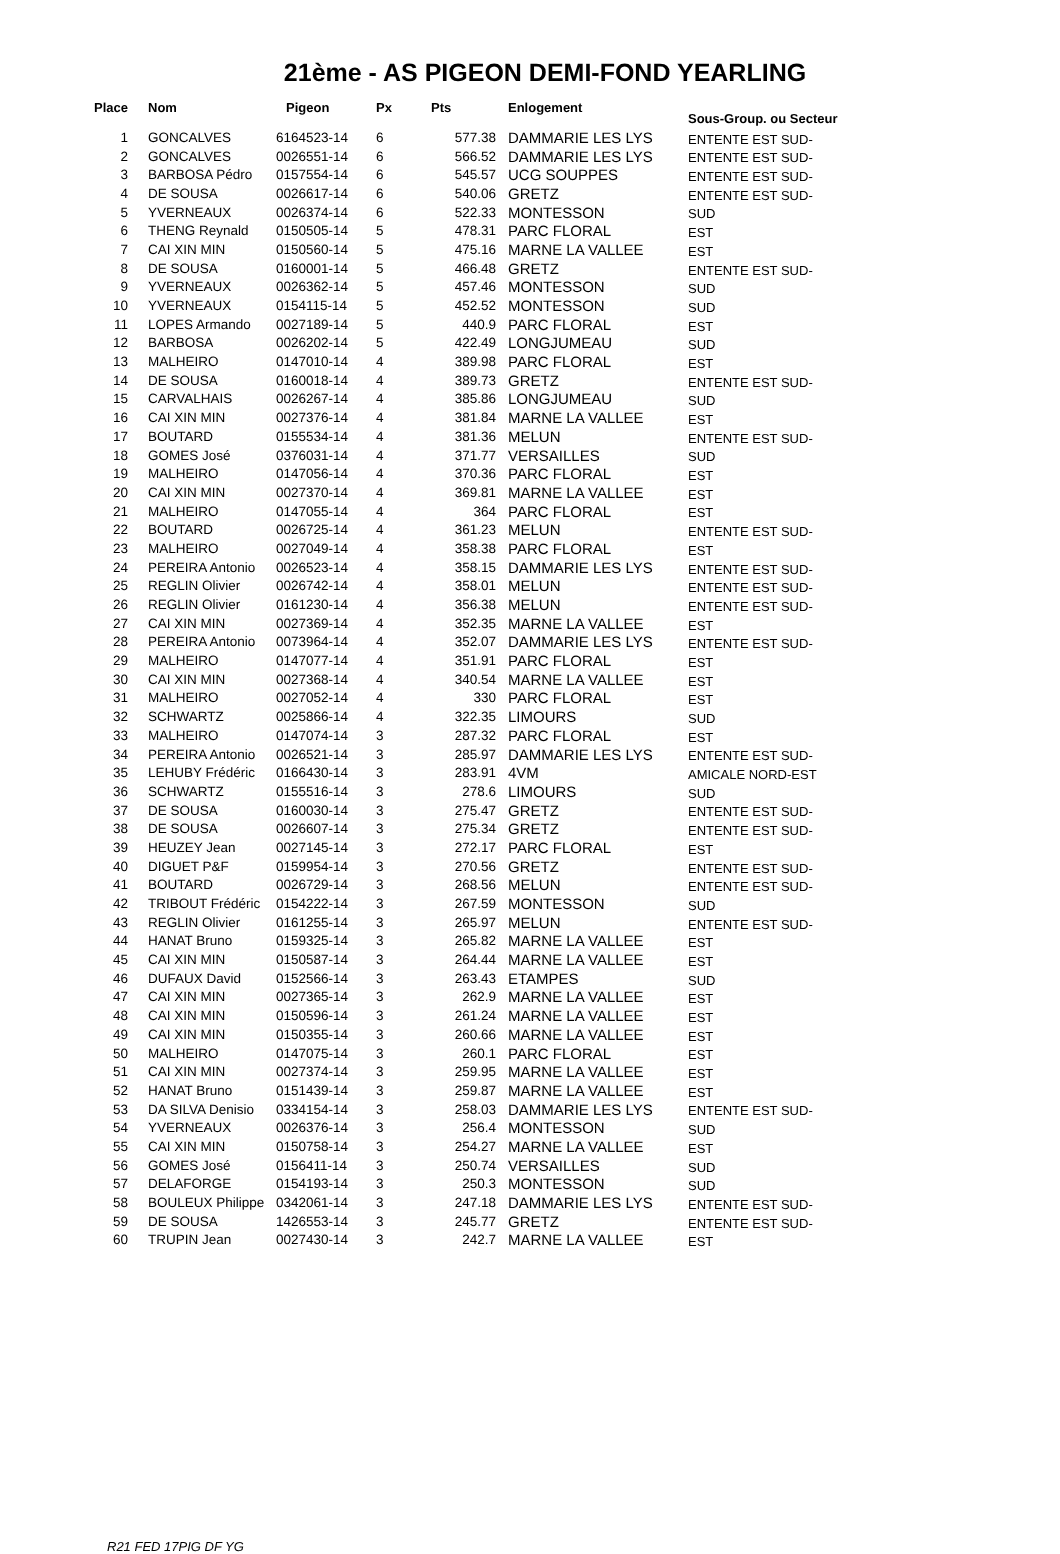21ème - AS PIGEON DEMI-FOND YEARLING
| Place | Nom | Pigeon | Px | Pts | Enlogement | Sous-Group. ou Secteur |
| --- | --- | --- | --- | --- | --- | --- |
| 1 | GONCALVES | 6164523-14 | 6 | 577.38 | DAMMARIE LES LYS | ENTENTE EST SUD- |
| 2 | GONCALVES | 0026551-14 | 6 | 566.52 | DAMMARIE LES LYS | ENTENTE EST SUD- |
| 3 | BARBOSA Pédro | 0157554-14 | 6 | 545.57 | UCG SOUPPES | ENTENTE EST SUD- |
| 4 | DE SOUSA | 0026617-14 | 6 | 540.06 | GRETZ | ENTENTE EST SUD- |
| 5 | YVERNEAUX | 0026374-14 | 6 | 522.33 | MONTESSON | SUD |
| 6 | THENG Reynald | 0150505-14 | 5 | 478.31 | PARC FLORAL | EST |
| 7 | CAI XIN MIN | 0150560-14 | 5 | 475.16 | MARNE LA VALLEE | EST |
| 8 | DE SOUSA | 0160001-14 | 5 | 466.48 | GRETZ | ENTENTE EST SUD- |
| 9 | YVERNEAUX | 0026362-14 | 5 | 457.46 | MONTESSON | SUD |
| 10 | YVERNEAUX | 0154115-14 | 5 | 452.52 | MONTESSON | SUD |
| 11 | LOPES Armando | 0027189-14 | 5 | 440.9 | PARC FLORAL | EST |
| 12 | BARBOSA | 0026202-14 | 5 | 422.49 | LONGJUMEAU | SUD |
| 13 | MALHEIRO | 0147010-14 | 4 | 389.98 | PARC FLORAL | EST |
| 14 | DE SOUSA | 0160018-14 | 4 | 389.73 | GRETZ | ENTENTE EST SUD- |
| 15 | CARVALHAIS | 0026267-14 | 4 | 385.86 | LONGJUMEAU | SUD |
| 16 | CAI XIN MIN | 0027376-14 | 4 | 381.84 | MARNE LA VALLEE | EST |
| 17 | BOUTARD | 0155534-14 | 4 | 381.36 | MELUN | ENTENTE EST SUD- |
| 18 | GOMES José | 0376031-14 | 4 | 371.77 | VERSAILLES | SUD |
| 19 | MALHEIRO | 0147056-14 | 4 | 370.36 | PARC FLORAL | EST |
| 20 | CAI XIN MIN | 0027370-14 | 4 | 369.81 | MARNE LA VALLEE | EST |
| 21 | MALHEIRO | 0147055-14 | 4 | 364 | PARC FLORAL | EST |
| 22 | BOUTARD | 0026725-14 | 4 | 361.23 | MELUN | ENTENTE EST SUD- |
| 23 | MALHEIRO | 0027049-14 | 4 | 358.38 | PARC FLORAL | EST |
| 24 | PEREIRA Antonio | 0026523-14 | 4 | 358.15 | DAMMARIE LES LYS | ENTENTE EST SUD- |
| 25 | REGLIN Olivier | 0026742-14 | 4 | 358.01 | MELUN | ENTENTE EST SUD- |
| 26 | REGLIN Olivier | 0161230-14 | 4 | 356.38 | MELUN | ENTENTE EST SUD- |
| 27 | CAI XIN MIN | 0027369-14 | 4 | 352.35 | MARNE LA VALLEE | EST |
| 28 | PEREIRA Antonio | 0073964-14 | 4 | 352.07 | DAMMARIE LES LYS | ENTENTE EST SUD- |
| 29 | MALHEIRO | 0147077-14 | 4 | 351.91 | PARC FLORAL | EST |
| 30 | CAI XIN MIN | 0027368-14 | 4 | 340.54 | MARNE LA VALLEE | EST |
| 31 | MALHEIRO | 0027052-14 | 4 | 330 | PARC FLORAL | EST |
| 32 | SCHWARTZ | 0025866-14 | 4 | 322.35 | LIMOURS | SUD |
| 33 | MALHEIRO | 0147074-14 | 3 | 287.32 | PARC FLORAL | EST |
| 34 | PEREIRA Antonio | 0026521-14 | 3 | 285.97 | DAMMARIE LES LYS | ENTENTE EST SUD- |
| 35 | LEHUBY Frédéric | 0166430-14 | 3 | 283.91 | 4VM | AMICALE NORD-EST |
| 36 | SCHWARTZ | 0155516-14 | 3 | 278.6 | LIMOURS | SUD |
| 37 | DE SOUSA | 0160030-14 | 3 | 275.47 | GRETZ | ENTENTE EST SUD- |
| 38 | DE SOUSA | 0026607-14 | 3 | 275.34 | GRETZ | ENTENTE EST SUD- |
| 39 | HEUZEY Jean | 0027145-14 | 3 | 272.17 | PARC FLORAL | EST |
| 40 | DIGUET P&F | 0159954-14 | 3 | 270.56 | GRETZ | ENTENTE EST SUD- |
| 41 | BOUTARD | 0026729-14 | 3 | 268.56 | MELUN | ENTENTE EST SUD- |
| 42 | TRIBOUT Frédéric | 0154222-14 | 3 | 267.59 | MONTESSON | SUD |
| 43 | REGLIN Olivier | 0161255-14 | 3 | 265.97 | MELUN | ENTENTE EST SUD- |
| 44 | HANAT Bruno | 0159325-14 | 3 | 265.82 | MARNE LA VALLEE | EST |
| 45 | CAI XIN MIN | 0150587-14 | 3 | 264.44 | MARNE LA VALLEE | EST |
| 46 | DUFAUX David | 0152566-14 | 3 | 263.43 | ETAMPES | SUD |
| 47 | CAI XIN MIN | 0027365-14 | 3 | 262.9 | MARNE LA VALLEE | EST |
| 48 | CAI XIN MIN | 0150596-14 | 3 | 261.24 | MARNE LA VALLEE | EST |
| 49 | CAI XIN MIN | 0150355-14 | 3 | 260.66 | MARNE LA VALLEE | EST |
| 50 | MALHEIRO | 0147075-14 | 3 | 260.1 | PARC FLORAL | EST |
| 51 | CAI XIN MIN | 0027374-14 | 3 | 259.95 | MARNE LA VALLEE | EST |
| 52 | HANAT Bruno | 0151439-14 | 3 | 259.87 | MARNE LA VALLEE | EST |
| 53 | DA SILVA Denisio | 0334154-14 | 3 | 258.03 | DAMMARIE LES LYS | ENTENTE EST SUD- |
| 54 | YVERNEAUX | 0026376-14 | 3 | 256.4 | MONTESSON | SUD |
| 55 | CAI XIN MIN | 0150758-14 | 3 | 254.27 | MARNE LA VALLEE | EST |
| 56 | GOMES José | 0156411-14 | 3 | 250.74 | VERSAILLES | SUD |
| 57 | DELAFORGE | 0154193-14 | 3 | 250.3 | MONTESSON | SUD |
| 58 | BOULEUX Philippe | 0342061-14 | 3 | 247.18 | DAMMARIE LES LYS | ENTENTE EST SUD- |
| 59 | DE SOUSA | 1426553-14 | 3 | 245.77 | GRETZ | ENTENTE EST SUD- |
| 60 | TRUPIN Jean | 0027430-14 | 3 | 242.7 | MARNE LA VALLEE | EST |
R21 FED 17PIG DF YG